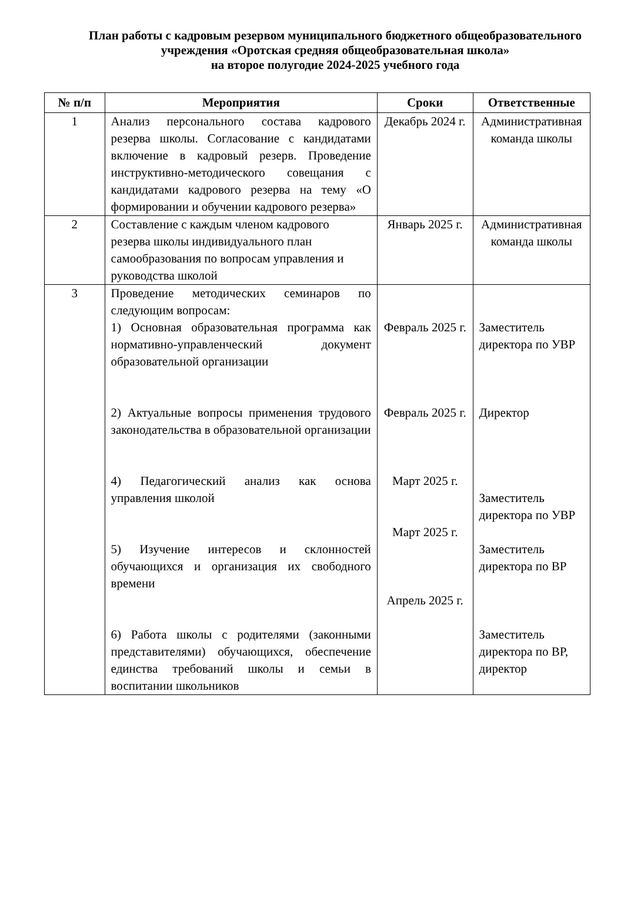План работы с кадровым резервом муниципального бюджетного общеобразовательного учреждения «Оротская средняя общеобразовательная школа»
на второе полугодие 2024-2025 учебного года
| № п/п | Мероприятия | Сроки | Ответственные |
| --- | --- | --- | --- |
| 1 | Анализ персонального состава кадрового резерва школы. Согласование с кандидатами включение в кадровый резерв. Проведение инструктивно-методического совещания с кандидатами кадрового резерва на тему «О формировании и обучении кадрового резерва» | Декабрь 2024 г. | Административная команда школы |
| 2 | Составление с каждым членом кадрового резерва школы индивидуального план самообразования по вопросам управления и руководства школой | Январь 2025 г. | Административная команда школы |
| 3 | Проведение методических семинаров по следующим вопросам: 1) Основная образовательная программа как нормативно-управленческий документ образовательной организации 2) Актуальные вопросы применения трудового законодательства в образовательной организации 4) Педагогический анализ как основа управления школой 5) Изучение интересов и склонностей обучающихся и организация их свободного времени 6) Работа школы с родителями (законными представителями) обучающихся, обеспечение единства требований школы и семьи в воспитании школьников | Февраль 2025 г. Февраль 2025 г. Март 2025 г. Март 2025 г. Апрель 2025 г. | Заместитель директора по УВР Директор Заместитель директора по УВР Заместитель директора по ВР Заместитель директора по ВР, директор |